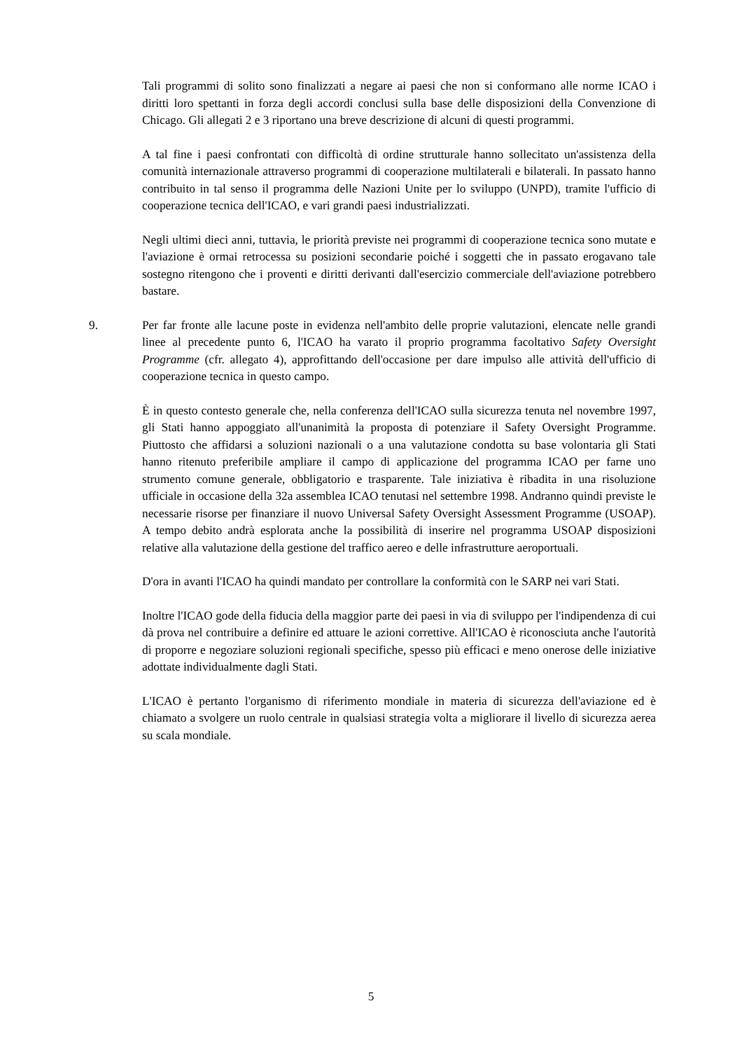Tali programmi di solito sono finalizzati a negare ai paesi che non si conformano alle norme ICAO i diritti loro spettanti in forza degli accordi conclusi sulla base delle disposizioni della Convenzione di Chicago. Gli allegati 2 e 3 riportano una breve descrizione di alcuni di questi programmi.
A tal fine i paesi confrontati con difficoltà di ordine strutturale hanno sollecitato un'assistenza della comunità internazionale attraverso programmi di cooperazione multilaterali e bilaterali. In passato hanno contribuito in tal senso il programma delle Nazioni Unite per lo sviluppo (UNPD), tramite l'ufficio di cooperazione tecnica dell'ICAO, e vari grandi paesi industrializzati.
Negli ultimi dieci anni, tuttavia, le priorità previste nei programmi di cooperazione tecnica sono mutate e l'aviazione è ormai retrocessa su posizioni secondarie poiché i soggetti che in passato erogavano tale sostegno ritengono che i proventi e diritti derivanti dall'esercizio commerciale dell'aviazione potrebbero bastare.
9. Per far fronte alle lacune poste in evidenza nell'ambito delle proprie valutazioni, elencate nelle grandi linee al precedente punto 6, l'ICAO ha varato il proprio programma facoltativo Safety Oversight Programme (cfr. allegato 4), approfittando dell'occasione per dare impulso alle attività dell'ufficio di cooperazione tecnica in questo campo.
È in questo contesto generale che, nella conferenza dell'ICAO sulla sicurezza tenuta nel novembre 1997, gli Stati hanno appoggiato all'unanimità la proposta di potenziare il Safety Oversight Programme. Piuttosto che affidarsi a soluzioni nazionali o a una valutazione condotta su base volontaria gli Stati hanno ritenuto preferibile ampliare il campo di applicazione del programma ICAO per farne uno strumento comune generale, obbligatorio e trasparente. Tale iniziativa è ribadita in una risoluzione ufficiale in occasione della 32a assemblea ICAO tenutasi nel settembre 1998. Andranno quindi previste le necessarie risorse per finanziare il nuovo Universal Safety Oversight Assessment Programme (USOAP). A tempo debito andrà esplorata anche la possibilità di inserire nel programma USOAP disposizioni relative alla valutazione della gestione del traffico aereo e delle infrastrutture aeroportuali.
D'ora in avanti l'ICAO ha quindi mandato per controllare la conformità con le SARP nei vari Stati.
Inoltre l'ICAO gode della fiducia della maggior parte dei paesi in via di sviluppo per l'indipendenza di cui dà prova nel contribuire a definire ed attuare le azioni correttive. All'ICAO è riconosciuta anche l'autorità di proporre e negoziare soluzioni regionali specifiche, spesso più efficaci e meno onerose delle iniziative adottate individualmente dagli Stati.
L'ICAO è pertanto l'organismo di riferimento mondiale in materia di sicurezza dell'aviazione ed è chiamato a svolgere un ruolo centrale in qualsiasi strategia volta a migliorare il livello di sicurezza aerea su scala mondiale.
5